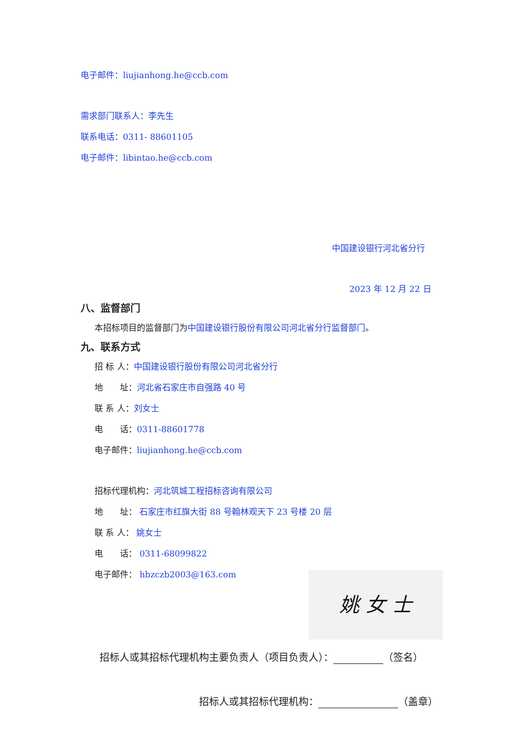电子邮件：liujianhong.he@ccb.com
需求部门联系人：李先生
联系电话：0311- 88601105
电子邮件：libintao.he@ccb.com
中国建设银行河北省分行
2023 年 12 月 22 日
八、监督部门
本招标项目的监督部门为中国建设银行股份有限公司河北省分行监督部门。
九、联系方式
招 标 人：中国建设银行股份有限公司河北省分行
地　　址：河北省石家庄市自强路 40 号
联 系 人：刘女士
电　　话：0311-88601778
电子邮件：liujianhong.he@ccb.com
招标代理机构：河北筑城工程招标咨询有限公司
地　　址： 石家庄市红旗大街 88 号翰林观天下 23 号楼 20 层
联 系 人： 姚女士
电　　话： 0311-68099822
电子邮件： hbzczb2003@163.com
姚 女 士
招标人或其招标代理机构主要负责人（项目负责人）： （签名）
招标人或其招标代理机构： （盖章）